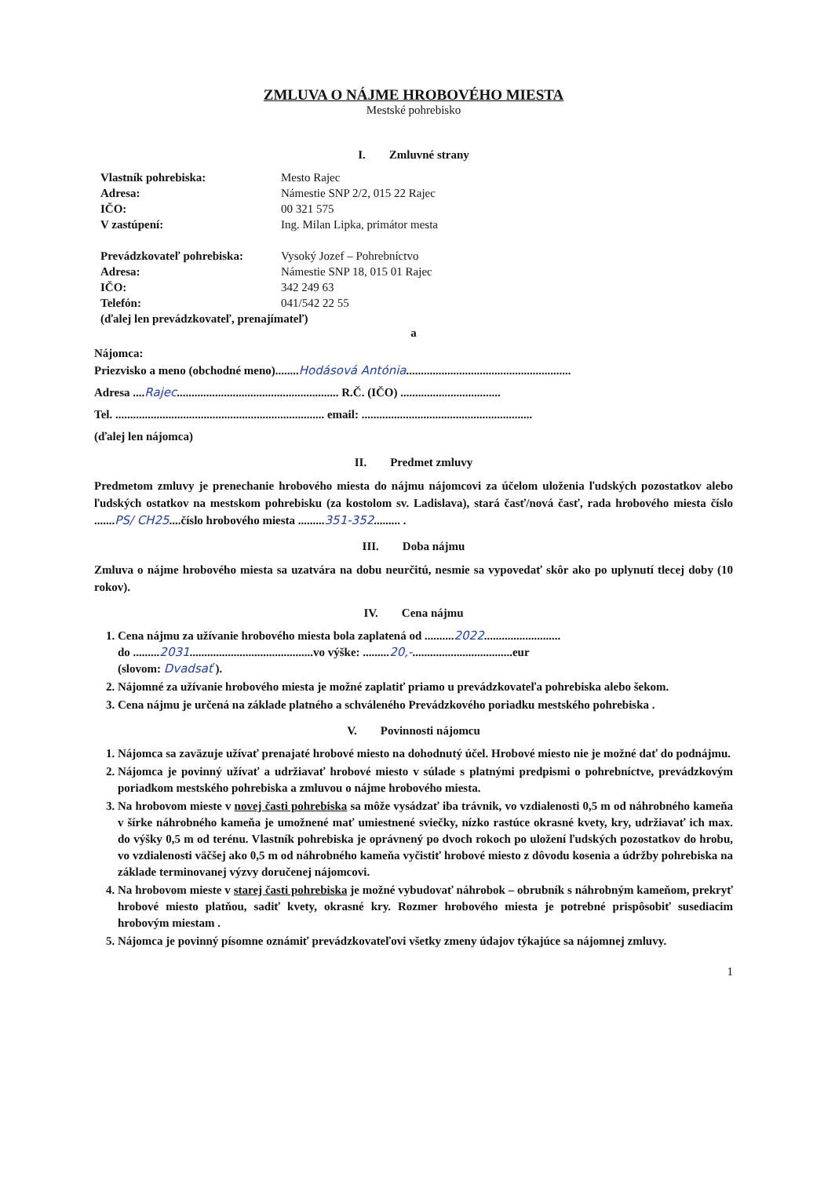ZMLUVA O NÁJME HROBOVÉHO MIESTA
Mestské pohrebisko
I. Zmluvné strany
| Vlastník pohrebiska: | Mesto Rajec |
| Adresa: | Námestie SNP 2/2, 015 22 Rajec |
| IČO: | 00 321 575 |
| V zastúpení: | Ing. Milan Lipka, primátor mesta |
| Prevádzkovateľ pohrebiska: | Vysoký Jozef – Pohrebníctvo |
| Adresa: | Námestie SNP 18, 015 01 Rajec |
| IČO: | 342 249 63 |
| Telefón: | 041/542 22 55 |
| (ďalej len prevádzkovateľ, prenajímateľ) | |
a
Nájomca:
Priezvisko a meno (obchodné meno)........Hodásová Antónia........................................................
Adresa ....Rajec....................................................... R.Č. (IČO) ..................................
Tel. ....................................................................... email: ..........................................................
(ďalej len nájomca)
II. Predmet zmluvy
Predmetom zmluvy je prenechanie hrobového miesta do nájmu nájomcovi za účelom uloženia ľudských pozostatkov alebo ľudských ostatkov na mestskom pohrebisku (za kostolom sv. Ladislava), stará časť/nová časť, rada hrobového miesta číslo .......PS/ CH25....číslo hrobového miesta .........351-352......... .
III. Doba nájmu
Zmluva o nájme hrobového miesta sa uzatvára na dobu neurčitú, nesmie sa vypovedať skôr ako po uplynutí tlecej doby (10 rokov).
IV. Cena nájmu
1. Cena nájmu za užívanie hrobového miesta bola zaplatená od ..........2022..........................
do .........2031..........................................vo výške: .........20,-..................................eur
(slovom: Dvadsať ).
2. Nájomné za užívanie hrobového miesta je možné zaplatiť priamo u prevádzkovateľa pohrebiska alebo šekom.
3. Cena nájmu je určená na základe platného a schváleného Prevádzkového poriadku mestského pohrebiska .
V. Povinnosti nájomcu
1. Nájomca sa zaväzuje užívať prenajaté hrobové miesto na dohodnutý účel. Hrobové miesto nie je možné dať do podnájmu.
2. Nájomca je povinný užívať a udržiavať hrobové miesto v súlade s platnými predpismi o pohrebníctve, prevádzkovým poriadkom mestského pohrebiska a zmluvou o nájme hrobového miesta.
3. Na hrobovom mieste v novej časti pohrebiska sa môže vysádzať iba trávnik, vo vzdialenosti 0,5 m od náhrobného kameňa v šírke náhrobného kameňa je umožnené mať umiestnené sviečky, nízko rastúce okrasné kvety, kry, udržiavať ich max. do výšky 0,5 m od terénu. Vlastník pohrebiska je oprávnený po dvoch rokoch po uložení ľudských pozostatkov do hrobu, vo vzdialenosti väčšej ako 0,5 m od náhrobného kameňa vyčistiť hrobové miesto z dôvodu kosenia a údržby pohrebiska na základe terminovanej výzvy doručenej nájomcovi.
4. Na hrobovom mieste v starej časti pohrebiska je možné vybudovať náhrobok – obrubník s náhrobným kameňom, prekryť hrobové miesto platňou, sadiť kvety, okrasné kry. Rozmer hrobového miesta je potrebné prispôsobiť susediacim hrobovým miestam .
5. Nájomca je povinný písomne oznámiť prevádzkovateľovi všetky zmeny údajov týkajúce sa nájomnej zmluvy.
1